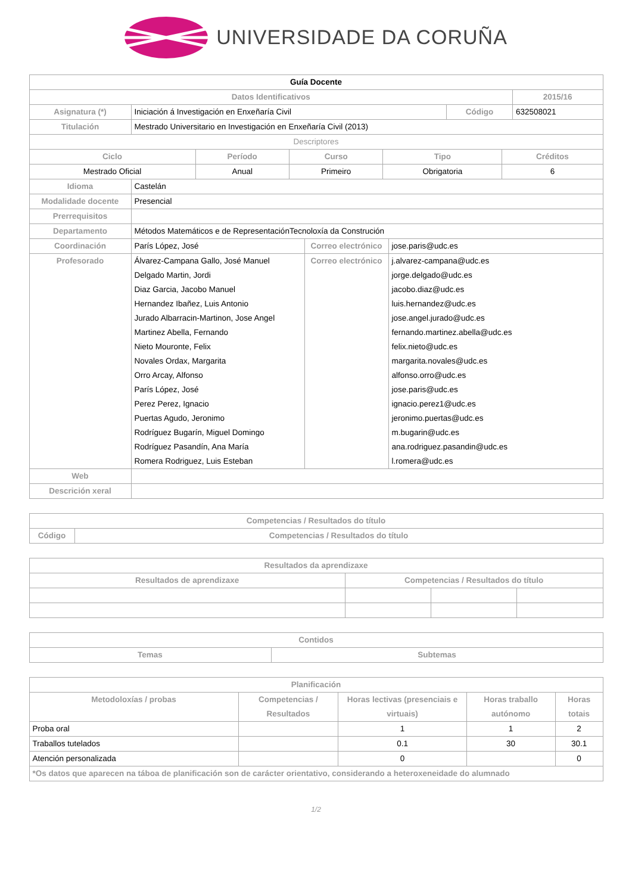UNIVERSIDADE DA CORUÑA
| Guía Docente | | | |
| --- | --- | --- | --- |
| Datos Identificativos | | | 2015/16 |
| Asignatura (*) | Iniciación á Investigación en Enxeñaría Civil | Código | 632508021 |
| Titulación | Mestrado Universitario en Investigación en Enxeñaría Civil (2013) | | |
| Descriptores | | | |
| Ciclo | Período | Curso | Tipo | Créditos |
| --- | --- | --- | --- | --- |
| Mestrado Oficial | Anual | Primeiro | Obrigatoria | 6 |
| Idioma | Castelán | | |
| Modalidade docente | Presencial | | |
| Prerrequisitos | | | |
| Departamento | Métodos Matemáticos e de RepresentaciónTecnoloxía da Construción | | |
| Coordinación | París López, José | Correo electrónico | jose.paris@udc.es |
| Profesorado | Álvarez-Campana Gallo, José Manuel Delgado Martin, Jordi Diaz Garcia, Jacobo Manuel Hernandez Ibañez, Luis Antonio Jurado Albarracin-Martinon, Jose Angel Martinez Abella, Fernando Nieto Mouronte, Felix Novales Ordax, Margarita Orro Arcay, Alfonso París López, José Perez Perez, Ignacio Puertas Agudo, Jeronimo Rodríguez Bugarín, Miguel Domingo Rodríguez Pasandín, Ana María Romera Rodriguez, Luis Esteban | Correo electrónico | j.alvarez-campana@udc.es jorge.delgado@udc.es jacobo.diaz@udc.es luis.hernandez@udc.es jose.angel.jurado@udc.es fernando.martinez.abella@udc.es felix.nieto@udc.es margarita.novales@udc.es alfonso.orro@udc.es jose.paris@udc.es ignacio.perez1@udc.es jeronimo.puertas@udc.es m.bugarin@udc.es ana.rodriguez.pasandin@udc.es l.romera@udc.es |
| Web | | | |
| Descrición xeral | | | |
| Competencias / Resultados do título | |
| --- | --- |
| Código | Competencias / Resultados do título |
| Resultados da aprendizaxe | | | |
| --- | --- | --- | --- |
| Resultados de aprendizaxe | Competencias / Resultados do título | | |
| Contidos | |
| --- | --- |
| Temas | Subtemas |
| Planificación | | | | |
| --- | --- | --- | --- | --- |
| Metodoloxías / probas | Competencias / Resultados | Horas lectivas (presenciais e virtuais) | Horas traballo autónomo | Horas totais |
| Proba oral | | 1 | 1 | 2 |
| Traballos tutelados | | 0.1 | 30 | 30.1 |
| Atención personalizada | | 0 | | 0 |
| *Os datos que aparecen na táboa de planificación son de carácter orientativo, considerando a heteroxeneidade do alumnado | | | | |
1/2